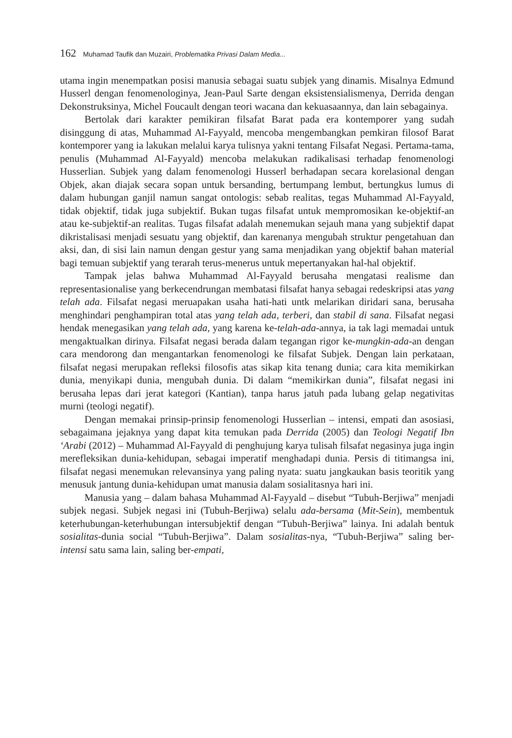162 Muhamad Taufik dan Muzairi, Problematika Privasi Dalam Media...
utama ingin menempatkan posisi manusia sebagai suatu subjek yang dinamis. Misalnya Edmund Husserl dengan fenomenologinya, Jean-Paul Sarte dengan eksistensialismenya, Derrida dengan Dekonstruksinya, Michel Foucault dengan teori wacana dan kekuasaannya, dan lain sebagainya.
Bertolak dari karakter pemikiran filsafat Barat pada era kontemporer yang sudah disinggung di atas, Muhammad Al-Fayyald, mencoba mengembangkan pemkiran filosof Barat kontemporer yang ia lakukan melalui karya tulisnya yakni tentang Filsafat Negasi. Pertama-tama, penulis (Muhammad Al-Fayyald) mencoba melakukan radikalisasi terhadap fenomenologi Husserlian. Subjek yang dalam fenomenologi Husserl berhadapan secara korelasional dengan Objek, akan diajak secara sopan untuk bersanding, bertumpang lembut, bertungkus lumus di dalam hubungan ganjil namun sangat ontologis: sebab realitas, tegas Muhammad Al-Fayyald, tidak objektif, tidak juga subjektif. Bukan tugas filsafat untuk mempromosikan ke-objektif-an atau ke-subjektif-an realitas. Tugas filsafat adalah menemukan sejauh mana yang subjektif dapat dikristalisasi menjadi sesuatu yang objektif, dan karenanya mengubah struktur pengetahuan dan aksi, dan, di sisi lain namun dengan gestur yang sama menjadikan yang objektif bahan material bagi temuan subjektif yang terarah terus-menerus untuk mepertanyakan hal-hal objektif.
Tampak jelas bahwa Muhammad Al-Fayyald berusaha mengatasi realisme dan representasionalise yang berkecendrungan membatasi filsafat hanya sebagai redeskripsi atas yang telah ada. Filsafat negasi meruapakan usaha hati-hati untk melarikan diridari sana, berusaha menghindari penghampiran total atas yang telah ada, terberi, dan stabil di sana. Filsafat negasi hendak menegasikan yang telah ada, yang karena ke-telah-ada-annya, ia tak lagi memadai untuk mengaktualkan dirinya. Filsafat negasi berada dalam tegangan rigor ke-mungkin-ada-an dengan cara mendorong dan mengantarkan fenomenologi ke filsafat Subjek. Dengan lain perkataan, filsafat negasi merupakan refleksi filosofis atas sikap kita tenang dunia; cara kita memikirkan dunia, menyikapi dunia, mengubah dunia. Di dalam “memikirkan dunia”, filsafat negasi ini berusaha lepas dari jerat kategori (Kantian), tanpa harus jatuh pada lubang gelap negativitas murni (teologi negatif).
Dengan memakai prinsip-prinsip fenomenologi Husserlian – intensi, empati dan asosiasi, sebagaimana jejaknya yang dapat kita temukan pada Derrida (2005) dan Teologi Negatif Ibn ‘Arabi (2012) – Muhammad Al-Fayyald di penghujung karya tulisah filsafat negasinya juga ingin merefleksikan dunia-kehidupan, sebagai imperatif menghadapi dunia. Persis di titimangsa ini, filsafat negasi menemukan relevansinya yang paling nyata: suatu jangkaukan basis teoritik yang menusuk jantung dunia-kehidupan umat manusia dalam sosialitasnya hari ini.
Manusia yang – dalam bahasa Muhammad Al-Fayyald – disebut “Tubuh-Berjiwa” menjadi subjek negasi. Subjek negasi ini (Tubuh-Berjiwa) selalu ada-bersama (Mit-Sein), membentuk keterhubungan-keterhubungan intersubjektif dengan “Tubuh-Berjiwa” lainya. Ini adalah bentuk sosialitas-dunia social “Tubuh-Berjiwa”. Dalam sosialitas-nya, “Tubuh-Berjiwa” saling ber-intensi satu sama lain, saling ber-empati,